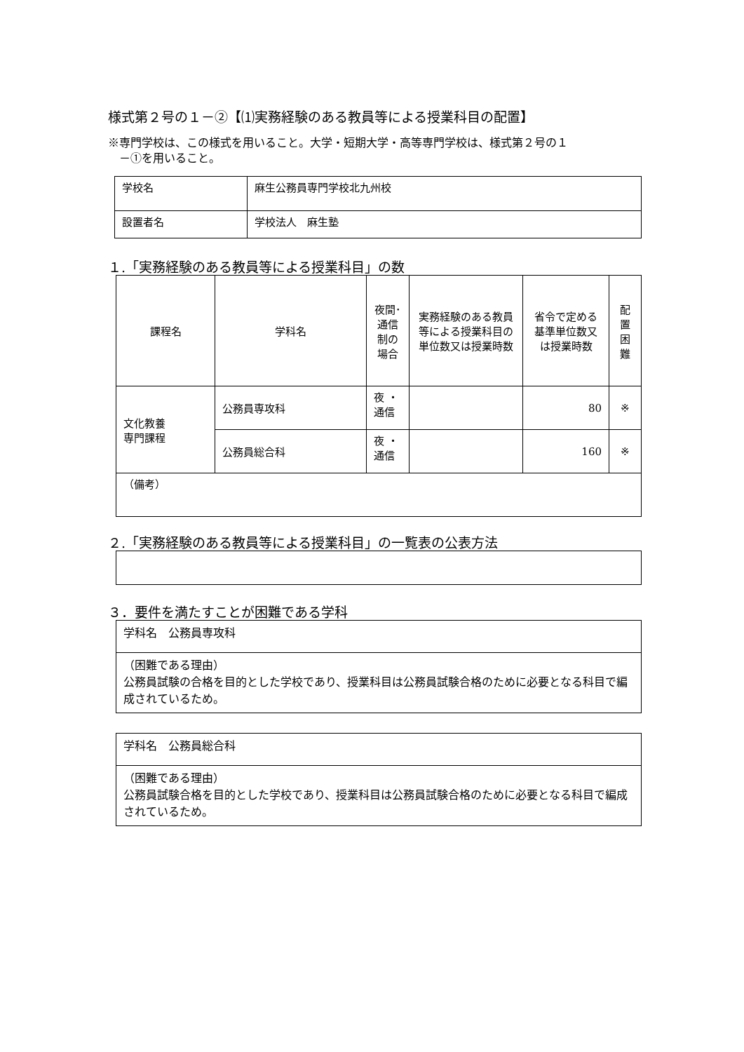様式第２号の１－②【⑴実務経験のある教員等による授業科目の配置】
※専門学校は、この様式を用いること。大学・短期大学・高等専門学校は、様式第２号の１
　－①を用いること。
| 学校名 | 麻生公務員専門学校北九州校 |
| 設置者名 | 学校法人 麻生塾 |
１.「実務経験のある教員等による授業科目」の数
| 課程名 | 学科名 | 夜間･ 通信 制の 場合 | 実務経験のある教員等による授業科目の単位数又は授業時数 | 省令で定める基準単位数又は授業時数 | 配 置 困 難 |
| --- | --- | --- | --- | --- | --- |
| 文化教養 専門課程 | 公務員専攻科 | 夜 ・ 通信 | | 80 | ※ |
| | 公務員総合科 | 夜 ・ 通信 | | 160 | ※ |
| （備考） | | | | | |
２.「実務経験のある教員等による授業科目」の一覧表の公表方法
３．要件を満たすことが困難である学科
| 学科名 公務員専攻科 |
| （困難である理由） 公務員試験の合格を目的とした学校であり、授業科目は公務員試験合格のために必要となる科目で編成されているため。 |
| 学科名 公務員総合科 |
| （困難である理由） 公務員試験合格を目的とした学校であり、授業科目は公務員試験合格のために必要となる科目で編成されているため。 |